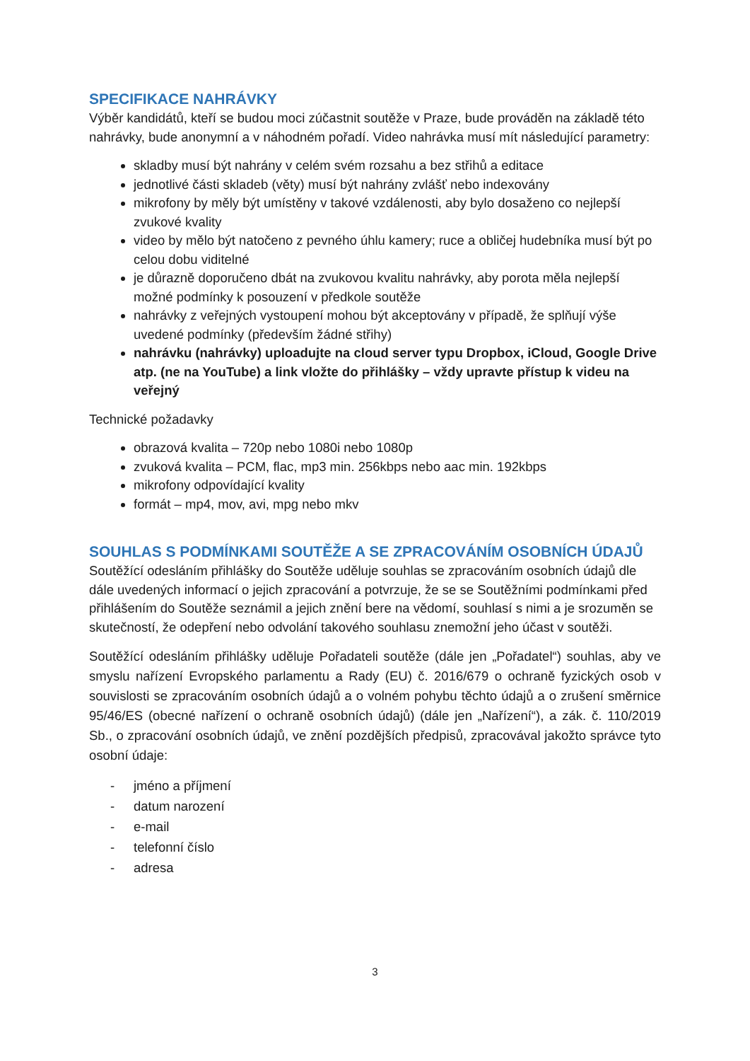SPECIFIKACE NAHRÁVKY
Výběr kandidátů, kteří se budou moci zúčastnit soutěže v Praze, bude prováděn na základě této nahrávky, bude anonymní a v náhodném pořadí. Video nahrávka musí mít následující parametry:
skladby musí být nahrány v celém svém rozsahu a bez střihů a editace
jednotlivé části skladeb (věty) musí být nahrány zvlášť nebo indexovány
mikrofony by měly být umístěny v takové vzdálenosti, aby bylo dosaženo co nejlepší zvukové kvality
video by mělo být natočeno z pevného úhlu kamery; ruce a obličej hudebníka musí být po celou dobu viditelné
je důrazně doporučeno dbát na zvukovou kvalitu nahrávky, aby porota měla nejlepší možné podmínky k posouzení v předkole soutěže
nahrávky z veřejných vystoupení mohou být akceptovány v případě, že splňují výše uvedené podmínky (především žádné střihy)
nahrávku (nahrávky) uploadujte na cloud server typu Dropbox, iCloud, Google Drive atp. (ne na YouTube) a link vložte do přihlášky – vždy upravte přístup k videu na veřejný
Technické požadavky
obrazová kvalita – 720p nebo 1080i nebo 1080p
zvuková kvalita – PCM, flac, mp3 min. 256kbps nebo aac min. 192kbps
mikrofony odpovídající kvality
formát – mp4, mov, avi, mpg nebo mkv
SOUHLAS S PODMÍNKAMI SOUTĚŽE A SE ZPRACOVÁNÍM OSOBNÍCH ÚDAJŮ
Soutěžící odesláním přihlášky do Soutěže uděluje souhlas se zpracováním osobních údajů dle dále uvedených informací o jejich zpracování a potvrzuje, že se se Soutěžními podmínkami před přihlášením do Soutěže seznámil a jejich znění bere na vědomí, souhlasí s nimi a je srozuměn se skutečností, že odepření nebo odvolání takového souhlasu znemožní jeho účast v soutěži.
Soutěžící odesláním přihlášky uděluje Pořadateli soutěže (dále jen „Pořadatel“) souhlas, aby ve smyslu nařízení Evropského parlamentu a Rady (EU) č. 2016/679 o ochraně fyzických osob v souvislosti se zpracováním osobních údajů a o volném pohybu těchto údajů a o zrušení směrnice 95/46/ES (obecné nařízení o ochraně osobních údajů) (dále jen „Nařízení“), a zák. č. 110/2019 Sb., o zpracování osobních údajů, ve znění pozdějších předpisů, zpracovával jakožto správce tyto osobní údaje:
- jméno a příjmení
- datum narození
- e-mail
- telefonní číslo
- adresa
3